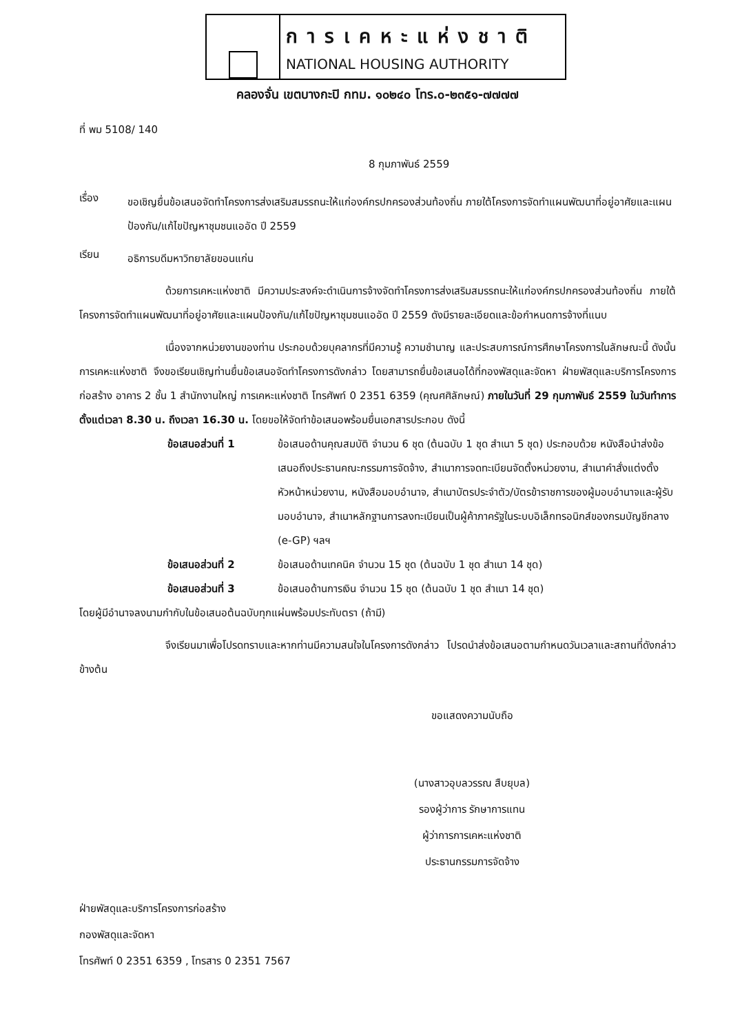การเคหะแห่งชาติ
NATIONAL HOUSING AUTHORITY
คลองจั่น เขตบางกะปิ กทม. ๑๐๒๔๐ โทร.๐-๒๓๕๑-๗๗๗๗
ที่ พม 5108/ 140
8 กุมภาพันธ์ 2559
เรื่อง
ขอเชิญยื่นข้อเสนอจัดทำโครงการส่งเสริมสมรรถนะให้แก่องค์กรปกครองส่วนท้องถิ่น ภายใต้โครงการจัดทำแผนพัฒนาที่อยู่อาศัยและแผนป้องกัน/แก้ไขปัญหาชุมชนแออัด ปี 2559
เรียน
อธิการบดีมหาวิทยาลัยขอนแก่น
ด้วยการเคหะแห่งชาติ มีความประสงค์จะดำเนินการจ้างจัดทำโครงการส่งเสริมสมรรถนะให้แก่องค์กรปกครองส่วนท้องถิ่น ภายใต้โครงการจัดทำแผนพัฒนาที่อยู่อาศัยและแผนป้องกัน/แก้ไขปัญหาชุมชนแออัด ปี 2559 ดังมีรายละเอียดและข้อกำหนดการจ้างที่แนบ
เนื่องจากหน่วยงานของท่าน ประกอบด้วยบุคลากรที่มีความรู้ ความชำนาญ และประสบการณ์การศึกษาโครงการในลักษณะนี้ ดังนั้น การเคหะแห่งชาติ จึงขอเรียนเชิญท่านยื่นข้อเสนอจัดทำโครงการดังกล่าว โดยสามารถยื่นข้อเสนอได้ที่กองพัสดุและจัดหา ฝ่ายพัสดุและบริการโครงการก่อสร้าง อาคาร 2 ชั้น 1 สำนักงานใหญ่ การเคหะแห่งชาติ โทรศัพท์ 0 2351 6359 (คุณศศิลักษณ์) ภายในวันที่ 29 กุมภาพันธ์ 2559 ในวันทำการ ตั้งแต่เวลา 8.30 น. ถึงเวลา 16.30 น. โดยขอให้จัดทำข้อเสนอพร้อมยื่นเอกสารประกอบ ดังนี้
ข้อเสนอส่วนที่ 1 ข้อเสนอด้านคุณสมบัติ จำนวน 6 ชุด (ต้นฉบับ 1 ชุด สำเนา 5 ชุด) ประกอบด้วย หนังสือนำส่งข้อเสนอถึงประธานคณะกรรมการจัดจ้าง, สำเนาการจดทะเบียนจัดตั้งหน่วยงาน, สำเนาคำสั่งแต่งตั้งหัวหน้าหน่วยงาน, หนังสือมอบอำนาจ, สำเนาบัตรประจำตัว/บัตรข้าราชการของผู้มอบอำนาจและผู้รับมอบอำนาจ, สำเนาหลักฐานการลงทะเบียนเป็นผู้ค้าภาครัฐในระบบอิเล็กทรอนิกส์ของกรมบัญชีกลาง (e-GP) ฯลฯ
ข้อเสนอส่วนที่ 2 ข้อเสนอด้านเทคนิค จำนวน 15 ชุด (ต้นฉบับ 1 ชุด สำเนา 14 ชุด)
ข้อเสนอส่วนที่ 3 ข้อเสนอด้านการเงิน จำนวน 15 ชุด (ต้นฉบับ 1 ชุด สำเนา 14 ชุด)
โดยผู้มีอำนาจลงนามกำกับในข้อเสนอต้นฉบับทุกแผ่นพร้อมประทับตรา (ถ้ามี)
จึงเรียนมาเพื่อโปรดทราบและหากท่านมีความสนใจในโครงการดังกล่าว โปรดนำส่งข้อเสนอตามกำหนดวันเวลาและสถานที่ดังกล่าวข้างต้น
ขอแสดงความนับถือ
(นางสาวอุบลวรรณ สืบยุบล)
รองผู้ว่าการ รักษาการแทน
ผู้ว่าการการเคหะแห่งชาติ
ประธานกรรมการจัดจ้าง
ฝ่ายพัสดุและบริการโครงการก่อสร้าง
กองพัสดุและจัดหา
โทรศัพท์ 0 2351 6359 , โทรสาร 0 2351 7567